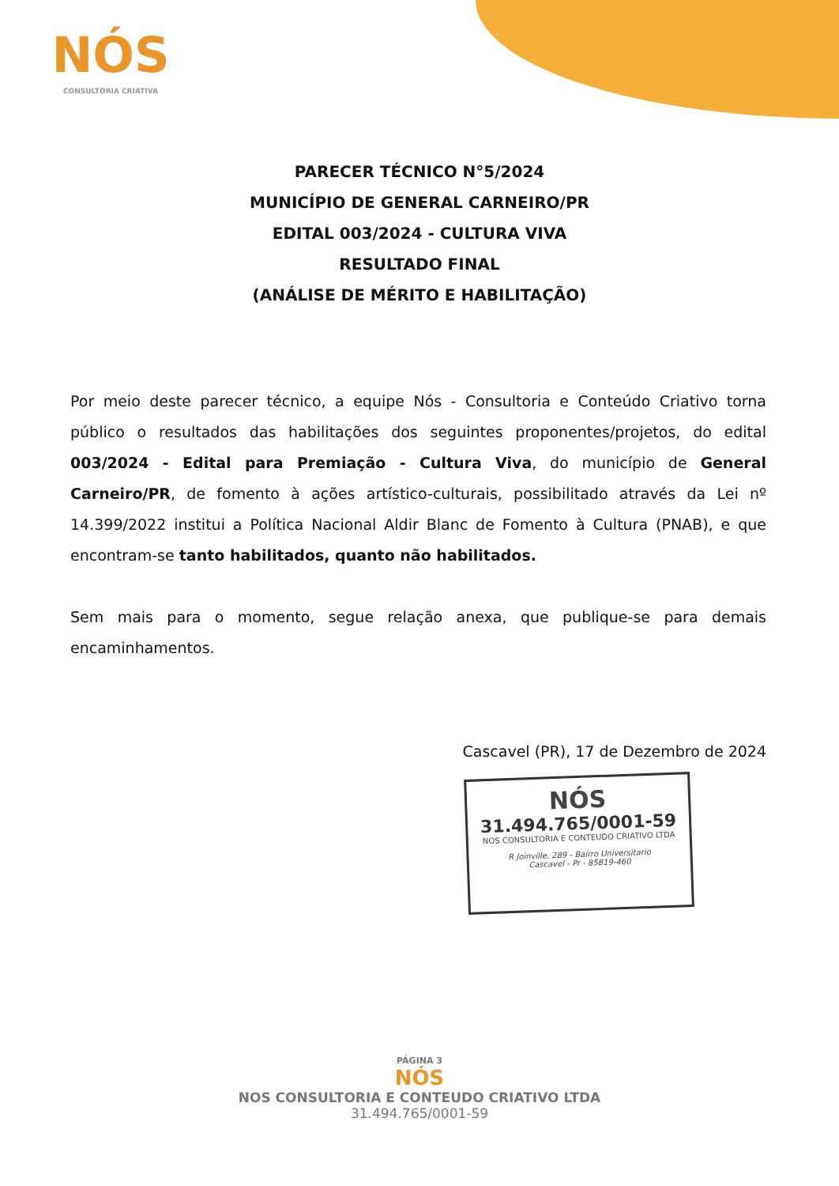NÓS
CONSULTORIA CRIATIVA
PARECER TÉCNICO N°5/2024
MUNICÍPIO DE GENERAL CARNEIRO/PR
EDITAL 003/2024 - CULTURA VIVA
RESULTADO FINAL
(ANÁLISE DE MÉRITO E HABILITAÇÃO)
Por meio deste parecer técnico, a equipe Nós - Consultoria e Conteúdo Criativo torna público o resultados das habilitações dos seguintes proponentes/projetos, do edital 003/2024 - Edital para Premiação - Cultura Viva, do município de General Carneiro/PR, de fomento à ações artístico-culturais, possibilitado através da Lei nº 14.399/2022 institui a Política Nacional Aldir Blanc de Fomento à Cultura (PNAB), e que encontram-se tanto habilitados, quanto não habilitados.
Sem mais para o momento, segue relação anexa, que publique-se para demais encaminhamentos.
Cascavel (PR), 17 de Dezembro de 2024
NÓS
31.494.765/0001-59
NOS CONSULTORIA E CONTEUDO CRIATIVO LTDA
R Joinville, 289 - Bairro Universitario
Cascavel - Pr - 85819-460
PÁGINA 3
NÓS
NOS CONSULTORIA E CONTEUDO CRIATIVO LTDA
31.494.765/0001-59